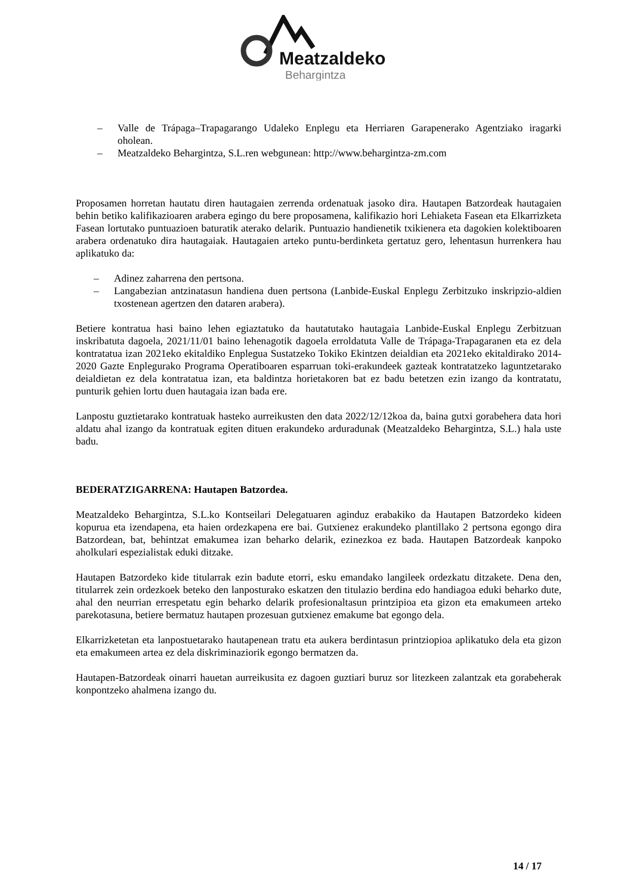Meatzaldeko
Behargintza
– Valle de Trápaga–Trapagarango Udaleko Enplegu eta Herriaren Garapenerako Agentziako iragarki oholean.
– Meatzaldeko Behargintza, S.L.ren webgunean: http://www.behargintza-zm.com
Proposamen horretan hautatu diren hautagaien zerrenda ordenatuak jasoko dira. Hautapen Batzordeak hautagaien behin betiko kalifikazioaren arabera egingo du bere proposamena, kalifikazio hori Lehiaketa Fasean eta Elkarrizketa Fasean lortutako puntuazioen baturatik aterako delarik. Puntuazio handienetik txikienera eta dagokien kolektiboaren arabera ordenatuko dira hautagaiak. Hautagaien arteko puntu-berdinketa gertatuz gero, lehentasun hurrenkera hau aplikatuko da:
– Adinez zaharrena den pertsona.
– Langabezian antzinatasun handiena duen pertsona (Lanbide-Euskal Enplegu Zerbitzuko inskripzio-aldien txostenean agertzen den dataren arabera).
Betiere kontratua hasi baino lehen egiaztatuko da hautatutako hautagaia Lanbide-Euskal Enplegu Zerbitzuan inskribatuta dagoela, 2021/11/01 baino lehenagotik dagoela erroldatuta Valle de Trápaga-Trapagaranen eta ez dela kontratatua izan 2021eko ekitaldiko Enplegua Sustatzeko Tokiko Ekintzen deialdian eta 2021eko ekitaldirako 2014-2020 Gazte Enplegurako Programa Operatiboaren esparruan toki-erakundeek gazteak kontratatzeko laguntzetarako deialdietan ez dela kontratatua izan, eta baldintza horietakoren bat ez badu betetzen ezin izango da kontratatu, punturik gehien lortu duen hautagaia izan bada ere.
Lanpostu guztietarako kontratuak hasteko aurreikusten den data 2022/12/12koa da, baina gutxi gorabehera data hori aldatu ahal izango da kontratuak egiten dituen erakundeko arduradunak (Meatzaldeko Behargintza, S.L.) hala uste badu.
BEDERATZIGARRENA: Hautapen Batzordea.
Meatzaldeko Behargintza, S.L.ko Kontseilari Delegatuaren aginduz erabakiko da Hautapen Batzordeko kideen kopurua eta izendapena, eta haien ordezkapena ere bai. Gutxienez erakundeko plantillako 2 pertsona egongo dira Batzordean, bat, behintzat emakumea izan beharko delarik, ezinezkoa ez bada. Hautapen Batzordeak kanpoko aholkulari espezialistak eduki ditzake.
Hautapen Batzordeko kide titularrak ezin badute etorri, esku emandako langileek ordezkatu ditzakete. Dena den, titularrek zein ordezkoek beteko den lanposturako eskatzen den titulazio berdina edo handiagoa eduki beharko dute, ahal den neurrian errespetatu egin beharko delarik profesionaltasun printzipioa eta gizon eta emakumeen arteko parekotasuna, betiere bermatuz hautapen prozesuan gutxienez emakume bat egongo dela.
Elkarrizketetan eta lanpostuetarako hautapenean tratu eta aukera berdintasun printziopioa aplikatuko dela eta gizon eta emakumeen artea ez dela diskriminaziorik egongo bermatzen da.
Hautapen-Batzordeak oinarri hauetan aurreikusita ez dagoen guztiari buruz sor litezkeen zalantzak eta gorabeherak konpontzeko ahalmena izango du.
14 / 17